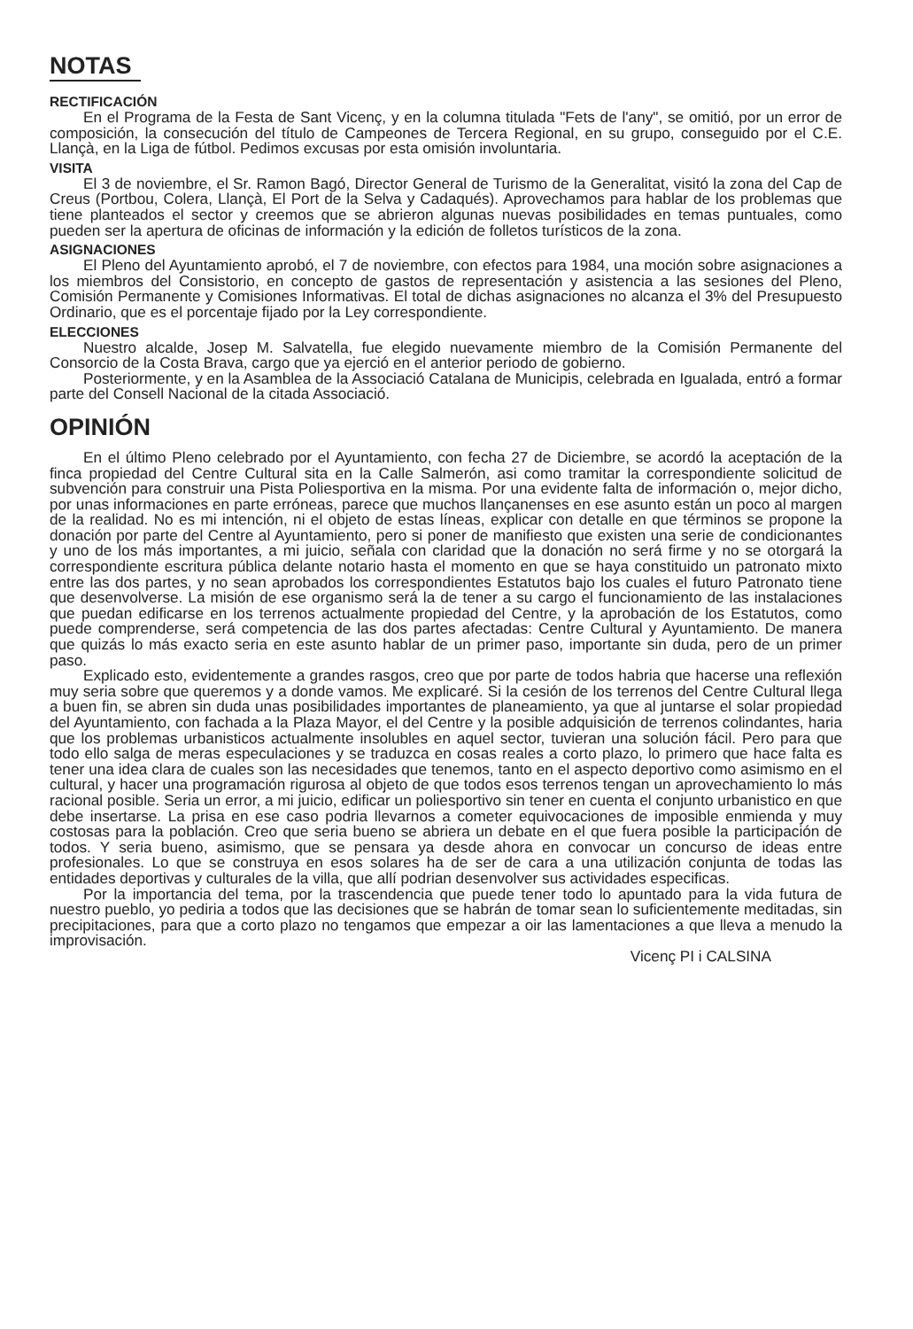NOTAS
RECTIFICACIÓN
En el Programa de la Festa de Sant Vicenç, y en la columna titulada "Fets de l'any", se omitió, por un error de composición, la consecución del título de Campeones de Tercera Regional, en su grupo, conseguido por el C.E. Llançà, en la Liga de fútbol. Pedimos excusas por esta omisión involuntaria.
VISITA
El 3 de noviembre, el Sr. Ramon Bagó, Director General de Turismo de la Generalitat, visitó la zona del Cap de Creus (Portbou, Colera, Llançà, El Port de la Selva y Cadaqués). Aprovechamos para hablar de los problemas que tiene planteados el sector y creemos que se abrieron algunas nuevas posibilidades en temas puntuales, como pueden ser la apertura de oficinas de información y la edición de folletos turísticos de la zona.
ASIGNACIONES
El Pleno del Ayuntamiento aprobó, el 7 de noviembre, con efectos para 1984, una moción sobre asignaciones a los miembros del Consistorio, en concepto de gastos de representación y asistencia a las sesiones del Pleno, Comisión Permanente y Comisiones Informativas. El total de dichas asignaciones no alcanza el 3% del Presupuesto Ordinario, que es el porcentaje fijado por la Ley correspondiente.
ELECCIONES
Nuestro alcalde, Josep M. Salvatella, fue elegido nuevamente miembro de la Comisión Permanente del Consorcio de la Costa Brava, cargo que ya ejerció en el anterior periodo de gobierno.
Posteriormente, y en la Asamblea de la Associació Catalana de Municipis, celebrada en Igualada, entró a formar parte del Consell Nacional de la citada Associació.
OPINIÓN
En el último Pleno celebrado por el Ayuntamiento, con fecha 27 de Diciembre, se acordó la aceptación de la finca propiedad del Centre Cultural sita en la Calle Salmerón, asi como tramitar la correspondiente solicitud de subvención para construir una Pista Poliesportiva en la misma. Por una evidente falta de información o, mejor dicho, por unas informaciones en parte erróneas, parece que muchos llançanenses en ese asunto están un poco al margen de la realidad. No es mi intención, ni el objeto de estas líneas, explicar con detalle en que términos se propone la donación por parte del Centre al Ayuntamiento, pero si poner de manifiesto que existen una serie de condicionantes y uno de los más importantes, a mi juicio, señala con claridad que la donación no será firme y no se otorgará la correspondiente escritura pública delante notario hasta el momento en que se haya constituido un patronato mixto entre las dos partes, y no sean aprobados los correspondientes Estatutos bajo los cuales el futuro Patronato tiene que desenvolverse. La misión de ese organismo será la de tener a su cargo el funcionamiento de las instalaciones que puedan edificarse en los terrenos actualmente propiedad del Centre, y la aprobación de los Estatutos, como puede comprenderse, será competencia de las dos partes afectadas: Centre Cultural y Ayuntamiento. De manera que quizás lo más exacto seria en este asunto hablar de un primer paso, importante sin duda, pero de un primer paso.
Explicado esto, evidentemente a grandes rasgos, creo que por parte de todos habria que hacerse una reflexión muy seria sobre que queremos y a donde vamos. Me explicaré. Si la cesión de los terrenos del Centre Cultural llega a buen fin, se abren sin duda unas posibilidades importantes de planeamiento, ya que al juntarse el solar propiedad del Ayuntamiento, con fachada a la Plaza Mayor, el del Centre y la posible adquisición de terrenos colindantes, haria que los problemas urbanisticos actualmente insolubles en aquel sector, tuvieran una solución fácil. Pero para que todo ello salga de meras especulaciones y se traduzca en cosas reales a corto plazo, lo primero que hace falta es tener una idea clara de cuales son las necesidades que tenemos, tanto en el aspecto deportivo como asimismo en el cultural, y hacer una programación rigurosa al objeto de que todos esos terrenos tengan un aprovechamiento lo más racional posible. Seria un error, a mi juicio, edificar un poliesportivo sin tener en cuenta el conjunto urbanistico en que debe insertarse. La prisa en ese caso podria llevarnos a cometer equivocaciones de imposible enmienda y muy costosas para la población. Creo que seria bueno se abriera un debate en el que fuera posible la participación de todos. Y seria bueno, asimismo, que se pensara ya desde ahora en convocar un concurso de ideas entre profesionales. Lo que se construya en esos solares ha de ser de cara a una utilización conjunta de todas las entidades deportivas y culturales de la villa, que allí podrian desenvolver sus actividades especificas.
Por la importancia del tema, por la trascendencia que puede tener todo lo apuntado para la vida futura de nuestro pueblo, yo pediria a todos que las decisiones que se habrán de tomar sean lo suficientemente meditadas, sin precipitaciones, para que a corto plazo no tengamos que empezar a oir las lamentaciones a que lleva a menudo la improvisación.
Vicenç PI i CALSINA